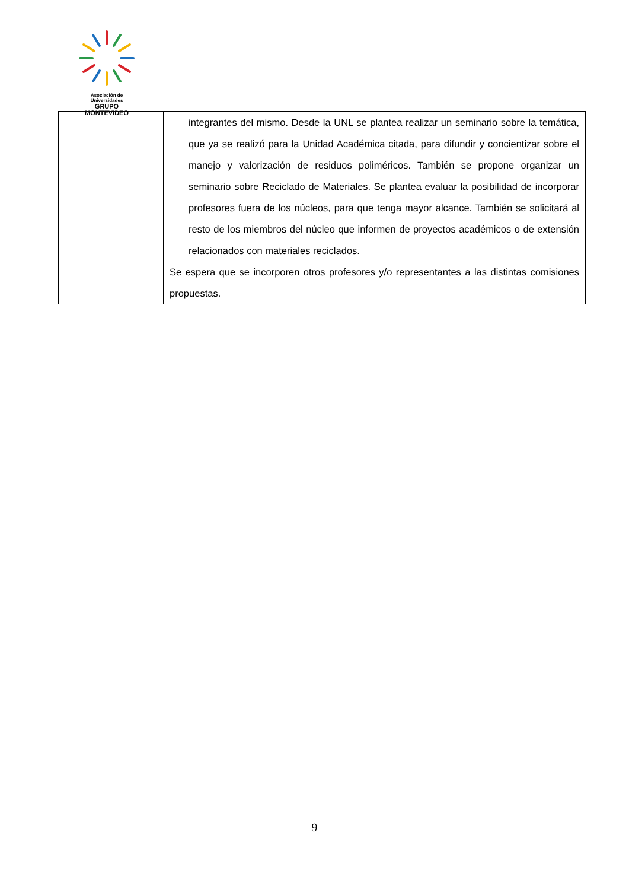Asociación de Universidades
GRUPO MONTEVIDEO
| | integrantes del mismo. Desde la UNL se plantea realizar un seminario sobre la temática, que ya se realizó para la Unidad Académica citada, para difundir y concientizar sobre el manejo y valorización de residuos poliméricos. También se propone organizar un seminario sobre Reciclado de Materiales. Se plantea evaluar la posibilidad de incorporar profesores fuera de los núcleos, para que tenga mayor alcance. También se solicitará al resto de los miembros del núcleo que informen de proyectos académicos o de extensión relacionados con materiales reciclados. Se espera que se incorporen otros profesores y/o representantes a las distintas comisiones propuestas. |
9